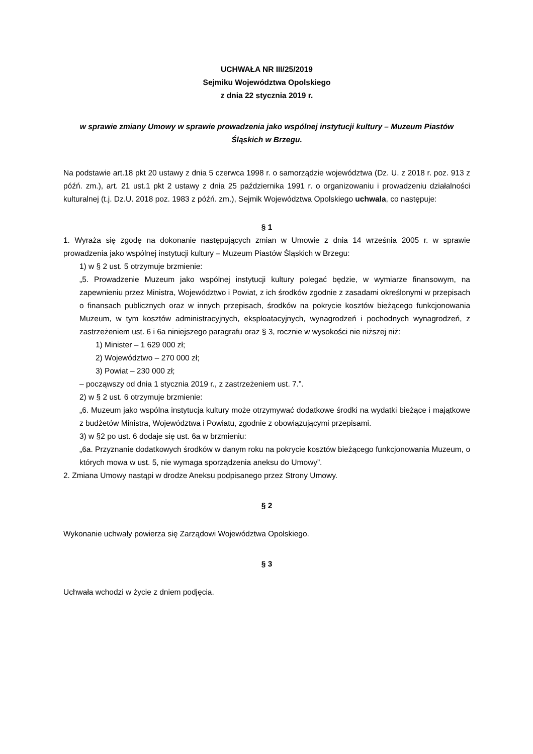UCHWAŁA NR III/25/2019
Sejmiku Województwa Opolskiego
z dnia 22 stycznia 2019 r.
w sprawie zmiany Umowy w sprawie prowadzenia jako wspólnej instytucji kultury – Muzeum Piastów Śląskich w Brzegu.
Na podstawie art.18 pkt 20 ustawy z dnia 5 czerwca 1998 r. o samorządzie województwa (Dz. U. z 2018 r. poz. 913 z późń. zm.), art. 21 ust.1 pkt 2 ustawy z dnia 25 października 1991 r. o organizowaniu i prowadzeniu działalności kulturalnej (t.j. Dz.U. 2018 poz. 1983 z późń. zm.), Sejmik Województwa Opolskiego uchwala, co następuje:
§ 1
1. Wyraża się zgodę na dokonanie następujących zmian w Umowie z dnia 14 września 2005 r. w sprawie prowadzenia jako wspólnej instytucji kultury – Muzeum Piastów Śląskich w Brzegu:
1) w § 2 ust. 5 otrzymuje brzmienie:
„5. Prowadzenie Muzeum jako wspólnej instytucji kultury polegać będzie, w wymiarze finansowym, na zapewnieniu przez Ministra, Województwo i Powiat, z ich środków zgodnie z zasadami określonymi w przepisach o finansach publicznych oraz w innych przepisach, środków na pokrycie kosztów bieżącego funkcjonowania Muzeum, w tym kosztów administracyjnych, eksploatacyjnych, wynagrodzeń i pochodnych wynagrodzeń, z zastrzeżeniem ust. 6 i 6a niniejszego paragrafu oraz § 3, rocznie w wysokości nie niższej niż:
1) Minister – 1 629 000 zł;
2) Województwo – 270 000 zł;
3) Powiat – 230 000 zł;
– począwszy od dnia 1 stycznia 2019 r., z zastrzeżeniem ust. 7.”.
2) w § 2 ust. 6 otrzymuje brzmienie:
„6. Muzeum jako wspólna instytucja kultury może otrzymywać dodatkowe środki na wydatki bieżące i majątkowe z budżetów Ministra, Województwa i Powiatu, zgodnie z obowiązującymi przepisami.
3) w §2 po ust. 6 dodaje się ust. 6a w brzmieniu:
„6a. Przyznanie dodatkowych środków w danym roku na pokrycie kosztów bieżącego funkcjonowania Muzeum, o których mowa w ust. 5, nie wymaga sporządzenia aneksu do Umowy”.
2. Zmiana Umowy nastąpi w drodze Aneksu podpisanego przez Strony Umowy.
§ 2
Wykonanie uchwały powierza się Zarządowi Województwa Opolskiego.
§ 3
Uchwała wchodzi w życie z dniem podjęcia.